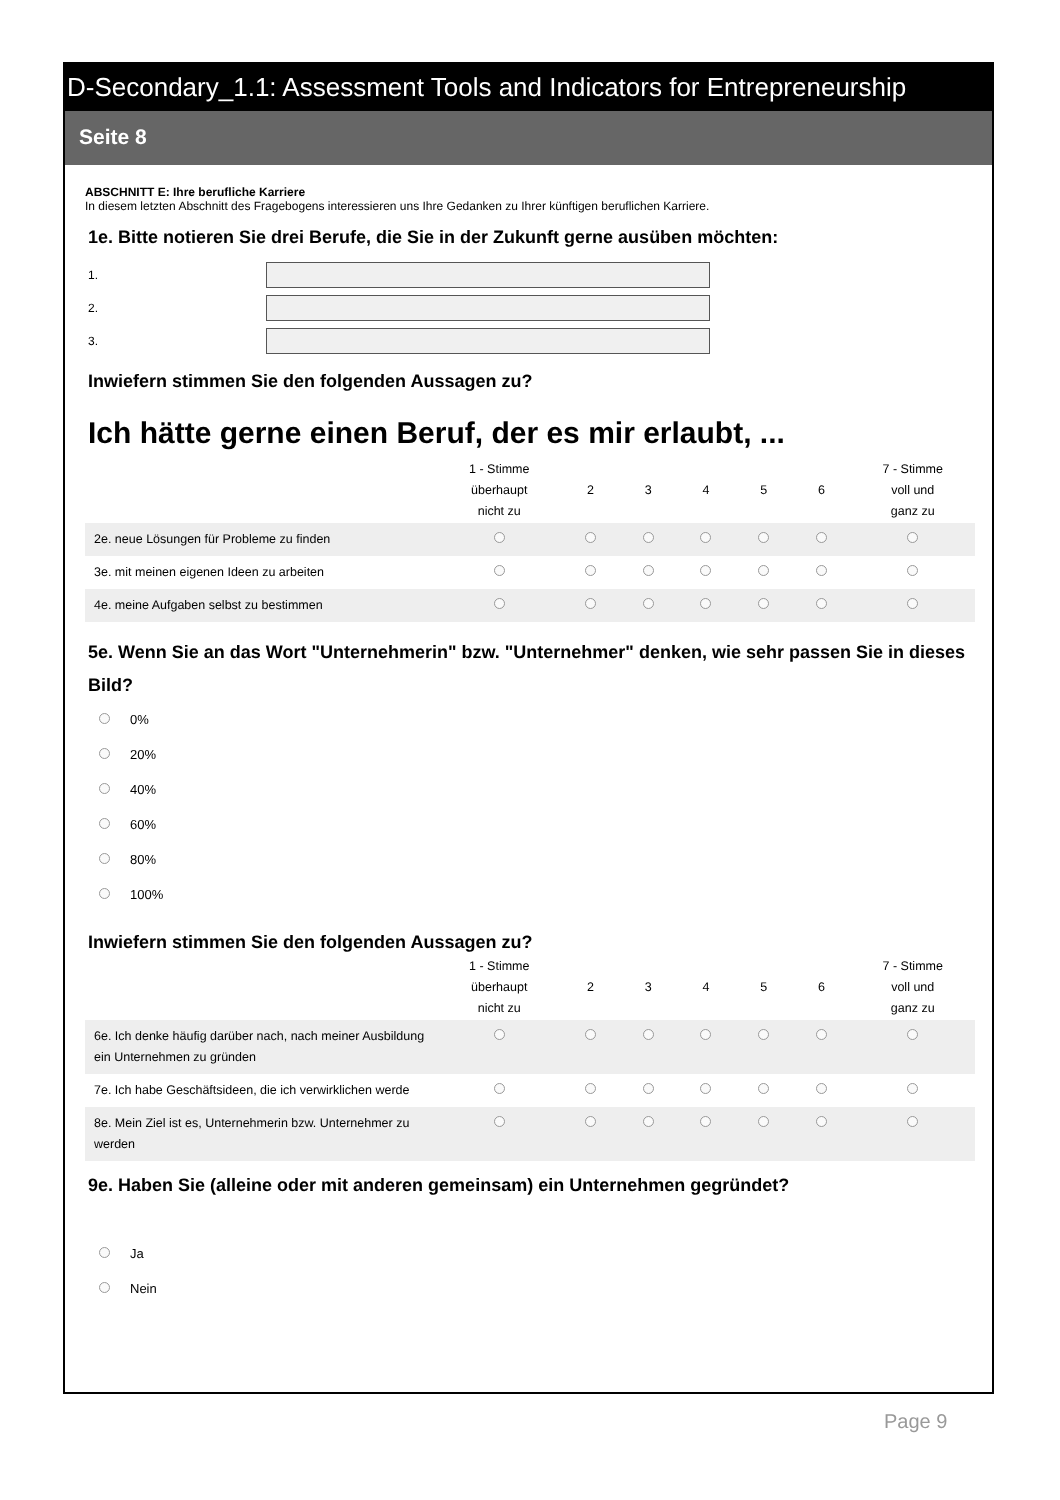D-Secondary_1.1: Assessment Tools and Indicators for Entrepreneurship
Seite 8
ABSCHNITT E: Ihre berufliche Karriere
In diesem letzten Abschnitt des Fragebogens interessieren uns Ihre Gedanken zu Ihrer künftigen beruflichen Karriere.
1e. Bitte notieren Sie drei Berufe, die Sie in der Zukunft gerne ausüben möchten:
1.
2.
3.
Inwiefern stimmen Sie den folgenden Aussagen zu?
Ich hätte gerne einen Beruf, der es mir erlaubt, ...
| | 1 - Stimme überhaupt nicht zu | 2 | 3 | 4 | 5 | 6 | 7 - Stimme voll und ganz zu |
| --- | --- | --- | --- | --- | --- | --- | --- |
| 2e. neue Lösungen für Probleme zu finden | | | | | | | |
| 3e. mit meinen eigenen Ideen zu arbeiten | | | | | | | |
| 4e. meine Aufgaben selbst zu bestimmen | | | | | | | |
5e. Wenn Sie an das Wort "Unternehmerin" bzw. "Unternehmer" denken, wie sehr passen Sie in dieses Bild?
0%
20%
40%
60%
80%
100%
Inwiefern stimmen Sie den folgenden Aussagen zu?
| | 1 - Stimme überhaupt nicht zu | 2 | 3 | 4 | 5 | 6 | 7 - Stimme voll und ganz zu |
| --- | --- | --- | --- | --- | --- | --- | --- |
| 6e. Ich denke häufig darüber nach, nach meiner Ausbildung ein Unternehmen zu gründen | | | | | | | |
| 7e. Ich habe Geschäftsideen, die ich verwirklichen werde | | | | | | | |
| 8e. Mein Ziel ist es, Unternehmerin bzw. Unternehmer zu werden | | | | | | | |
9e. Haben Sie (alleine oder mit anderen gemeinsam) ein Unternehmen gegründet?
Ja
Nein
Page 9